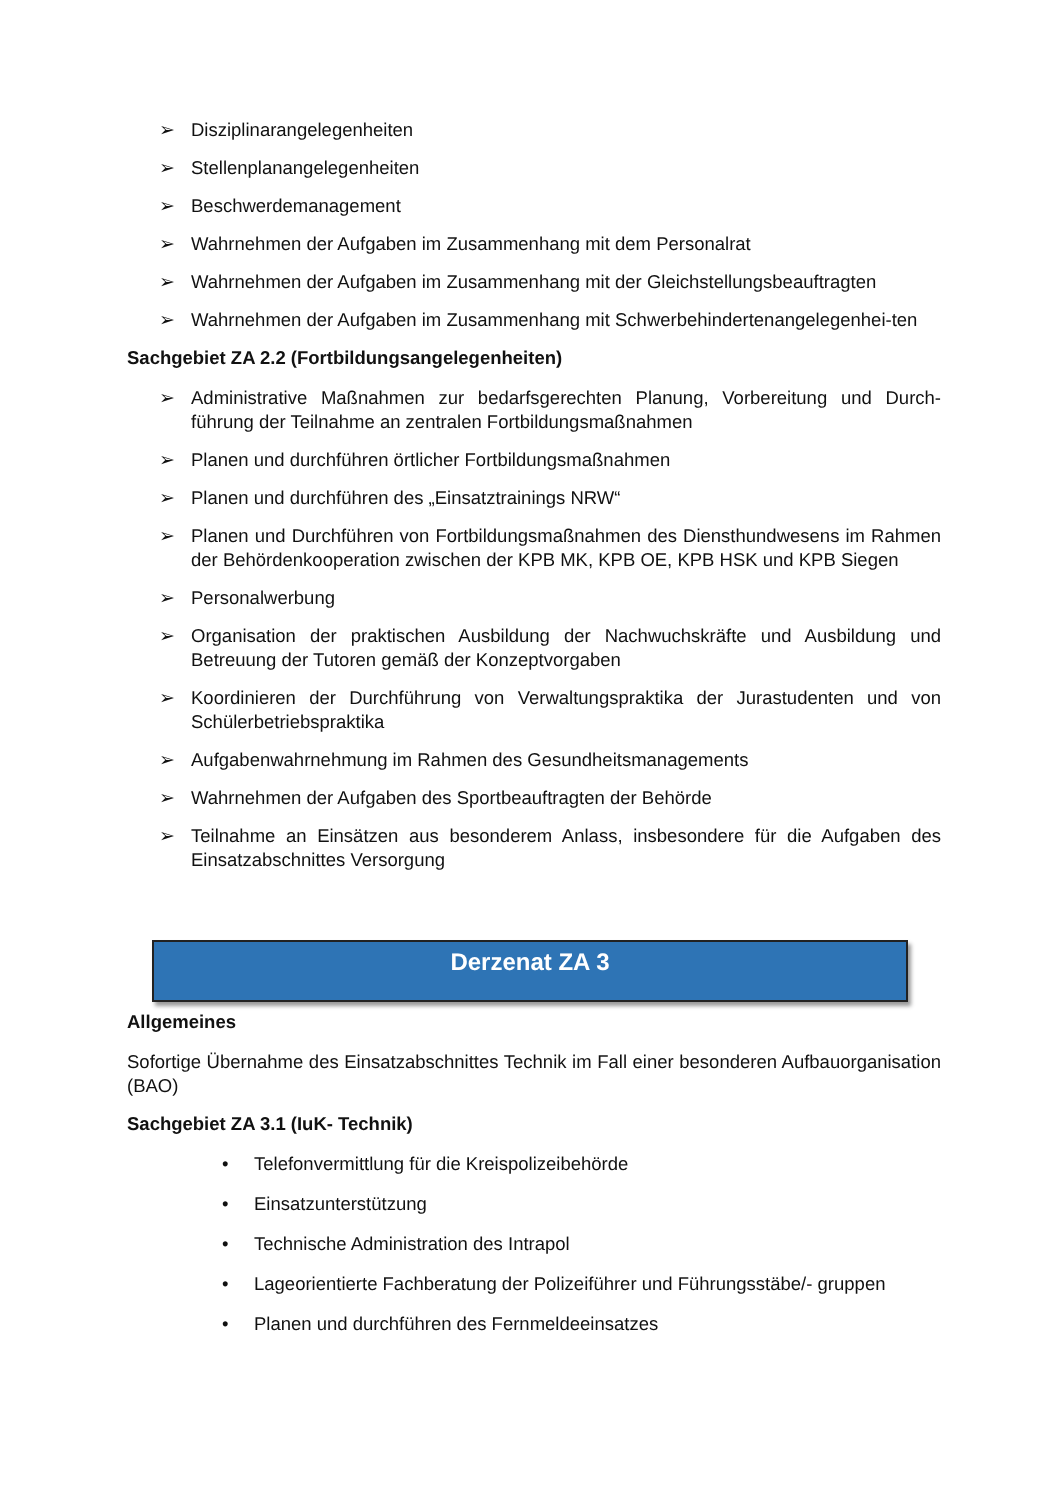➢ Disziplinarangelegenheiten
➢ Stellenplanangelegenheiten
➢ Beschwerdemanagement
➢ Wahrnehmen der Aufgaben im Zusammenhang mit dem Personalrat
➢ Wahrnehmen der Aufgaben im Zusammenhang mit der Gleichstellungsbeauftragten
➢ Wahrnehmen der Aufgaben im Zusammenhang mit Schwerbehindertenangelegenhei-ten
Sachgebiet ZA 2.2 (Fortbildungsangelegenheiten)
➢ Administrative Maßnahmen zur bedarfsgerechten Planung, Vorbereitung und Durch-führung der Teilnahme an zentralen Fortbildungsmaßnahmen
➢ Planen und durchführen örtlicher Fortbildungsmaßnahmen
➢ Planen und durchführen des „Einsatztrainings NRW“
➢ Planen und Durchführen von Fortbildungsmaßnahmen des Diensthundwesens im Rahmen der Behördenkooperation zwischen der KPB MK, KPB OE, KPB HSK und KPB Siegen
➢ Personalwerbung
➢ Organisation der praktischen Ausbildung der Nachwuchskräfte und Ausbildung und Betreuung der Tutoren gemäß der Konzeptvorgaben
➢ Koordinieren der Durchführung von Verwaltungspraktika der Jurastudenten und von Schülerbetriebspraktika
➢ Aufgabenwahrnehmung im Rahmen des Gesundheitsmanagements
➢ Wahrnehmen der Aufgaben des Sportbeauftragten der Behörde
➢ Teilnahme an Einsätzen aus besonderem Anlass, insbesondere für die Aufgaben des Einsatzabschnittes Versorgung
Derzenat ZA 3
Allgemeines
Sofortige Übernahme des Einsatzabschnittes Technik im Fall einer besonderen Aufbauorganisation (BAO)
Sachgebiet ZA 3.1 (IuK- Technik)
• Telefonvermittlung für die Kreispolizeibehörde
• Einsatzunterstützung
• Technische Administration des Intrapol
• Lageorientierte Fachberatung der Polizeiführer und Führungsstäbe/- gruppen
• Planen und durchführen des Fernmeldeeinsatzes